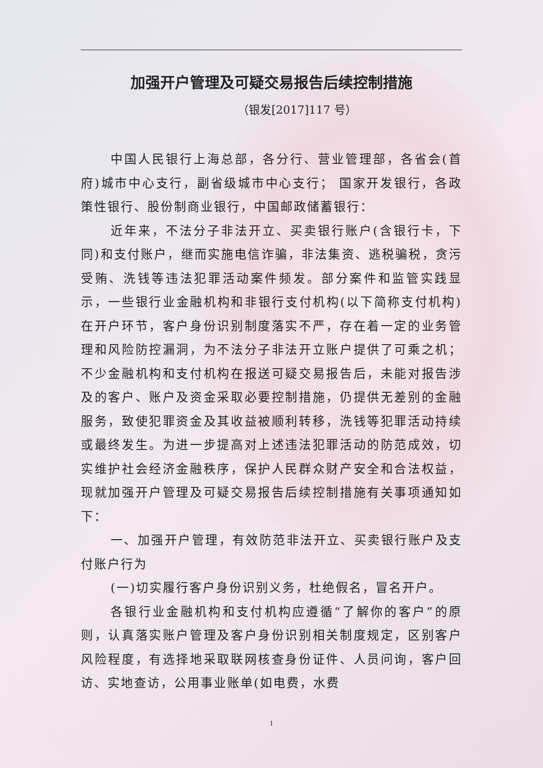加强开户管理及可疑交易报告后续控制措施
（银发[2017]117 号）
中国人民银行上海总部，各分行、营业管理部，各省会(首府)城市中心支行，副省级城市中心支行； 国家开发银行，各政策性银行、股份制商业银行，中国邮政储蓄银行：
近年来，不法分子非法开立、买卖银行账户(含银行卡，下同)和支付账户，继而实施电信诈骗，非法集资、逃税骗税，贪污受贿、洗钱等违法犯罪活动案件频发。部分案件和监管实践显示，一些银行业金融机构和非银行支付机构(以下简称支付机构)在开户环节，客户身份识别制度落实不严，存在着一定的业务管理和风险防控漏洞，为不法分子非法开立账户提供了可乘之机；不少金融机构和支付机构在报送可疑交易报告后，未能对报告涉及的客户、账户及资金采取必要控制措施，仍提供无差别的金融服务，致使犯罪资金及其收益被顺利转移，洗钱等犯罪活动持续或最终发生。为进一步提高对上述违法犯罪活动的防范成效，切实维护社会经济金融秩序，保护人民群众财产安全和合法权益，现就加强开户管理及可疑交易报告后续控制措施有关事项通知如下：
一、加强开户管理，有效防范非法开立、买卖银行账户及支付账户行为
(一)切实履行客户身份识别义务，杜绝假名，冒名开户。
各银行业金融机构和支付机构应遵循“了解你的客户”的原则，认真落实账户管理及客户身份识别相关制度规定，区别客户风险程度，有选择地采取联网核查身份证件、人员问询，客户回访、实地查访，公用事业账单(如电费，水费
1